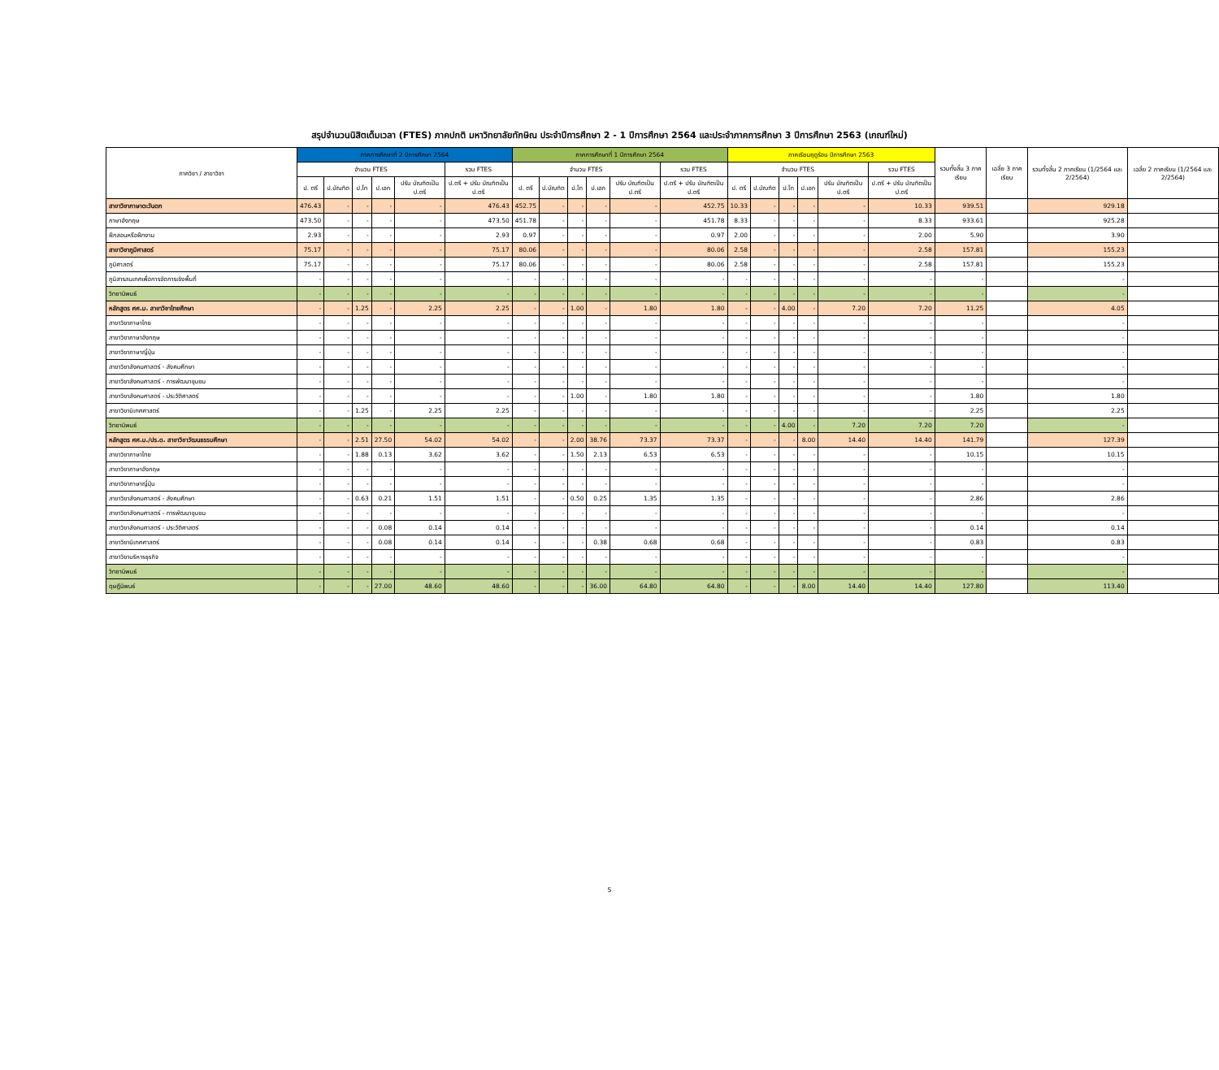สรุปจำนวนนิสิตเต็มเวลา (FTES) ภาคปกติ มหาวิทยาลัยทักษิณ ประจำปีการศึกษา 2 - 1 ปีการศึกษา 2564 และประจำภาคการศึกษา 3 ปีการศึกษา 2563 (เกณฑ์ใหม่)
| ภาควิชา / สาขาวิชา | ภาคการศึกษาที่ 2 ปีการศึกษา 2564 | | | | | | ภาคการศึกษาที่ 1 ปีการศึกษา 2564 | | | | | | ภาคเรียนฤดูร้อน ปีการศึกษา 2563 | | | | | | รวมทั้งสิ้น 3 ภาคเรียน | เฉลี่ย 3 ภาคเรียน | รวมทั้งสิ้น 2 ภาคเรียน (1/2564 และ 2/2564) | เฉลี่ย 2 ภาคเรียน (1/2564 และ 2/2564) |
| --- | --- | --- | --- | --- | --- | --- | --- | --- | --- | --- | --- | --- | --- | --- | --- | --- | --- | --- | --- | --- | --- | --- |
| | จำนวน FTES | | | | | รวม FTES | จำนวน FTES | | | | | รวม FTES | จำนวน FTES | | | | | รวม FTES | | | | |
| | ป. ตรี | ป.บัณฑิต | ป.โท | ป.เอก | ปรับ บัณฑิตเป็น ป.ตรี | ป.ตรี + ปรับ บัณฑิตเป็น ป.ตรี | ป. ตรี | ป.บัณฑิต | ป.โท | ป.เอก | ปรับ บัณฑิตเป็น ป.ตรี | ป.ตรี + ปรับ บัณฑิตเป็น ป.ตรี | ป. ตรี | ป.บัณฑิต | ป.โท | ป.เอก | ปรับ บัณฑิตเป็น ป.ตรี | ป.ตรี + ปรับ บัณฑิตเป็น ป.ตรี | | | | |
| สาขาวิชาภาษาตะวันตก | 476.43 | - | - | - | - | 476.43 | 452.75 | - | - | - | - | 452.75 | 10.33 | - | - | - | - | 10.33 | 939.51 | | 929.18 | |
| ภาษาอังกฤษ | 473.50 | - | - | - | - | 473.50 | 451.78 | - | - | - | - | 451.78 | 8.33 | - | - | - | - | 8.33 | 933.61 | | 925.28 | |
| ฝึกสอนหรือฝึกงาน | 2.93 | - | - | - | - | 2.93 | 0.97 | - | - | - | - | 0.97 | 2.00 | - | - | - | - | 2.00 | 5.90 | | 3.90 | |
| สาขาวิชาภูมิศาสตร์ | 75.17 | - | - | - | - | 75.17 | 80.06 | - | - | - | - | 80.06 | 2.58 | - | - | - | - | 2.58 | 157.81 | | 155.23 | |
| ภูมิศาสตร์ | 75.17 | - | - | - | - | 75.17 | 80.06 | - | - | - | - | 80.06 | 2.58 | - | - | - | - | 2.58 | 157.81 | | 155.23 | |
| ภูมิสารสนเทศเพื่อการจัดการเชิงพื้นที่ | - | - | - | - | - | - | - | - | - | - | - | - | - | - | - | - | - | - | - | | - | |
| วิทยานิพนธ์ | - | - | - | - | - | - | - | - | - | - | - | - | - | - | - | - | - | - | - | | - | |
| หลักสูตร ศศ.ม. สาขาวิชาไทยศึกษา | - | - | 1.25 | - | 2.25 | 2.25 | - | - | 1.00 | - | 1.80 | 1.80 | - | - | 4.00 | - | 7.20 | 7.20 | 11.25 | | 4.05 | |
| สาขาวิชาภาษาไทย | - | - | - | - | - | - | - | - | - | - | - | - | - | - | - | - | - | - | - | | - | |
| สาขาวิชาภาษาอังกฤษ | - | - | - | - | - | - | - | - | - | - | - | - | - | - | - | - | - | - | - | | - | |
| สาขาวิชาภาษาญี่ปุ่น | - | - | - | - | - | - | - | - | - | - | - | - | - | - | - | - | - | - | - | | - | |
| สาขาวิชาสังคมศาสตร์ - สังคมศึกษา | - | - | - | - | - | - | - | - | - | - | - | - | - | - | - | - | - | - | - | | - | |
| สาขาวิชาสังคมศาสตร์ - การพัฒนาชุมชน | - | - | - | - | - | - | - | - | - | - | - | - | - | - | - | - | - | - | - | | - | |
| สาขาวิชาสังคมศาสตร์ - ประวัติศาสตร์ | - | - | - | - | - | - | - | - | 1.00 | - | 1.80 | 1.80 | - | - | - | - | - | - | 1.80 | | 1.80 | |
| สาขาวิชานิเทศศาสตร์ | - | - | 1.25 | - | 2.25 | 2.25 | - | - | - | - | - | - | - | - | - | - | - | - | 2.25 | | 2.25 | |
| วิทยานิพนธ์ | - | - | - | - | - | - | - | - | - | - | - | - | - | - | 4.00 | - | 7.20 | 7.20 | 7.20 | | - | |
| หลักสูตร ศศ.ม./ปร.ด. สาขาวิชาวัฒนธรรมศึกษา | - | - | 2.51 | 27.50 | 54.02 | 54.02 | - | - | 2.00 | 38.76 | 73.37 | 73.37 | - | - | - | 8.00 | 14.40 | 14.40 | 141.79 | | 127.39 | |
| สาขาวิชาภาษาไทย | - | - | 1.88 | 0.13 | 3.62 | 3.62 | - | - | 1.50 | 2.13 | 6.53 | 6.53 | - | - | - | - | - | - | 10.15 | | 10.15 | |
| สาขาวิชาภาษาอังกฤษ | - | - | - | - | - | - | - | - | - | - | - | - | - | - | - | - | - | - | - | | - | |
| สาขาวิชาภาษาญี่ปุ่น | - | - | - | - | - | - | - | - | - | - | - | - | - | - | - | - | - | - | - | | - | |
| สาขาวิชาสังคมศาสตร์ - สังคมศึกษา | - | - | 0.63 | 0.21 | 1.51 | 1.51 | - | - | 0.50 | 0.25 | 1.35 | 1.35 | - | - | - | - | - | - | 2.86 | | 2.86 | |
| สาขาวิชาสังคมศาสตร์ - การพัฒนาชุมชน | - | - | - | - | - | - | - | - | - | - | - | - | - | - | - | - | - | - | - | | - | |
| สาขาวิชาสังคมศาสตร์ - ประวัติศาสตร์ | - | - | - | 0.08 | 0.14 | 0.14 | - | - | - | - | - | - | - | - | - | - | - | - | 0.14 | | 0.14 | |
| สาขาวิชานิเทศศาสตร์ | - | - | - | 0.08 | 0.14 | 0.14 | - | - | - | 0.38 | 0.68 | 0.68 | - | - | - | - | - | - | 0.83 | | 0.83 | |
| สาขาวิชาบริหารธุรกิจ | - | - | - | - | - | - | - | - | - | - | - | - | - | - | - | - | - | - | - | | - | |
| วิทยานิพนธ์ | - | - | - | - | - | - | - | - | - | - | - | - | - | - | - | - | - | - | - | | - | |
| ดุษฎีนิพนธ์ | - | - | - | 27.00 | 48.60 | 48.60 | - | - | - | 36.00 | 64.80 | 64.80 | - | - | - | 8.00 | 14.40 | 14.40 | 127.80 | | 113.40 | |
5